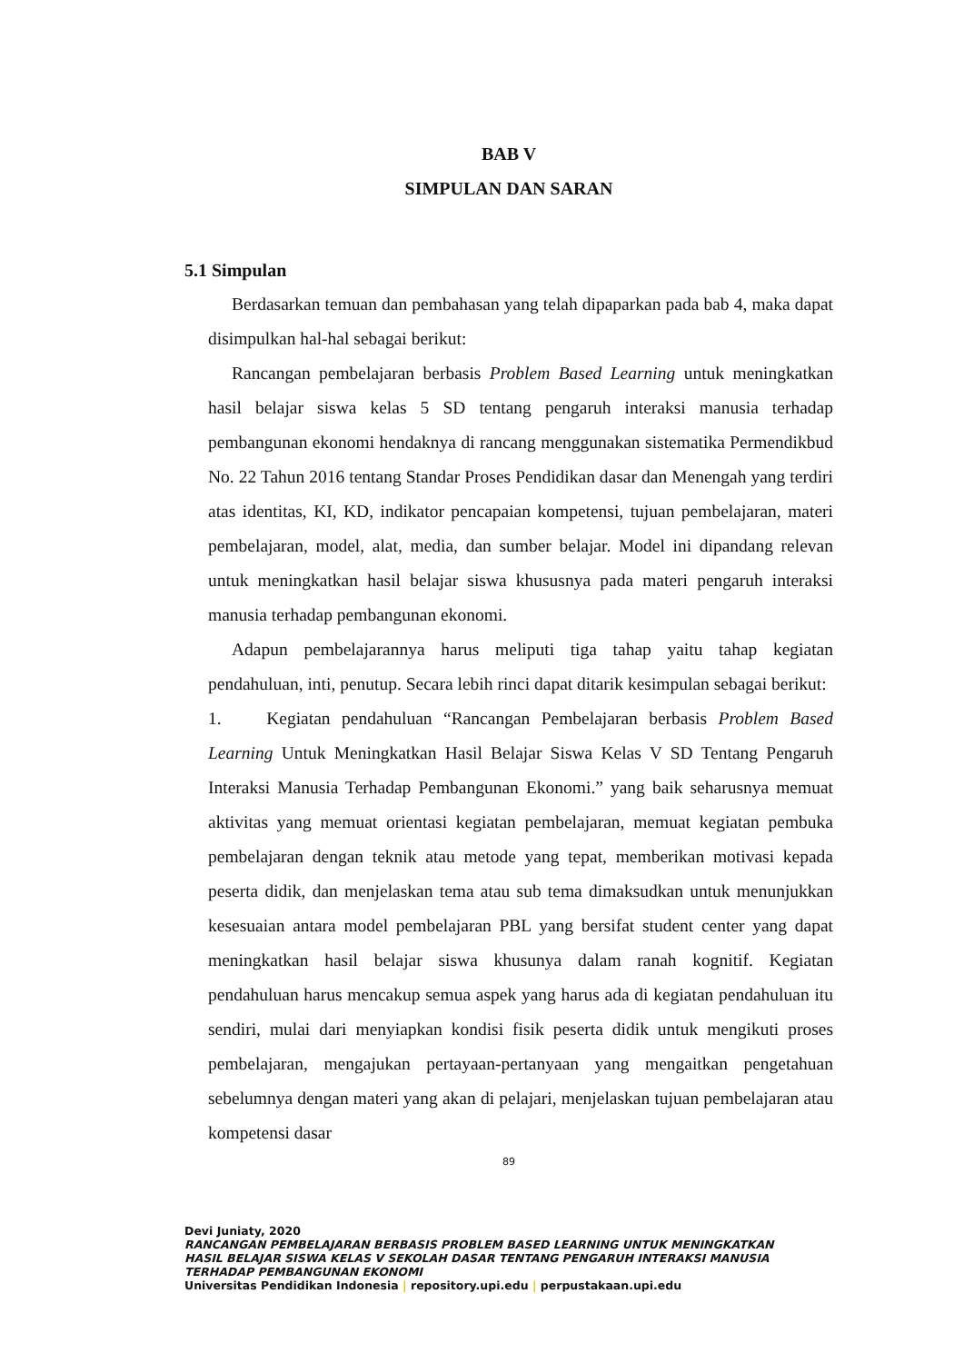BAB V
SIMPULAN DAN SARAN
5.1 Simpulan
Berdasarkan temuan dan pembahasan yang telah dipaparkan pada bab 4, maka dapat disimpulkan hal-hal sebagai berikut:
Rancangan pembelajaran berbasis Problem Based Learning untuk meningkatkan hasil belajar siswa kelas 5 SD tentang pengaruh interaksi manusia terhadap pembangunan ekonomi hendaknya di rancang menggunakan sistematika Permendikbud No. 22 Tahun 2016 tentang Standar Proses Pendidikan dasar dan Menengah yang terdiri atas identitas, KI, KD, indikator pencapaian kompetensi, tujuan pembelajaran, materi pembelajaran, model, alat, media, dan sumber belajar. Model ini dipandang relevan untuk meningkatkan hasil belajar siswa khususnya pada materi pengaruh interaksi manusia terhadap pembangunan ekonomi.
Adapun pembelajarannya harus meliputi tiga tahap yaitu tahap kegiatan pendahuluan, inti, penutup. Secara lebih rinci dapat ditarik kesimpulan sebagai berikut:
1. Kegiatan pendahuluan “Rancangan Pembelajaran berbasis Problem Based Learning Untuk Meningkatkan Hasil Belajar Siswa Kelas V SD Tentang Pengaruh Interaksi Manusia Terhadap Pembangunan Ekonomi.” yang baik seharusnya memuat aktivitas yang memuat orientasi kegiatan pembelajaran, memuat kegiatan pembuka pembelajaran dengan teknik atau metode yang tepat, memberikan motivasi kepada peserta didik, dan menjelaskan tema atau sub tema dimaksudkan untuk menunjukkan kesesuaian antara model pembelajaran PBL yang bersifat student center yang dapat meningkatkan hasil belajar siswa khusunya dalam ranah kognitif. Kegiatan pendahuluan harus mencakup semua aspek yang harus ada di kegiatan pendahuluan itu sendiri, mulai dari menyiapkan kondisi fisik peserta didik untuk mengikuti proses pembelajaran, mengajukan pertayaan-pertanyaan yang mengaitkan pengetahuan sebelumnya dengan materi yang akan di pelajari, menjelaskan tujuan pembelajaran atau kompetensi dasar
89
Devi Juniaty, 2020
RANCANGAN PEMBELAJARAN BERBASIS PROBLEM BASED LEARNING UNTUK MENINGKATKAN
HASIL BELAJAR SISWA KELAS V SEKOLAH DASAR TENTANG PENGARUH INTERAKSI MANUSIA
TERHADAP PEMBANGUNAN EKONOMI
Universitas Pendidikan Indonesia | repository.upi.edu | perpustakaan.upi.edu